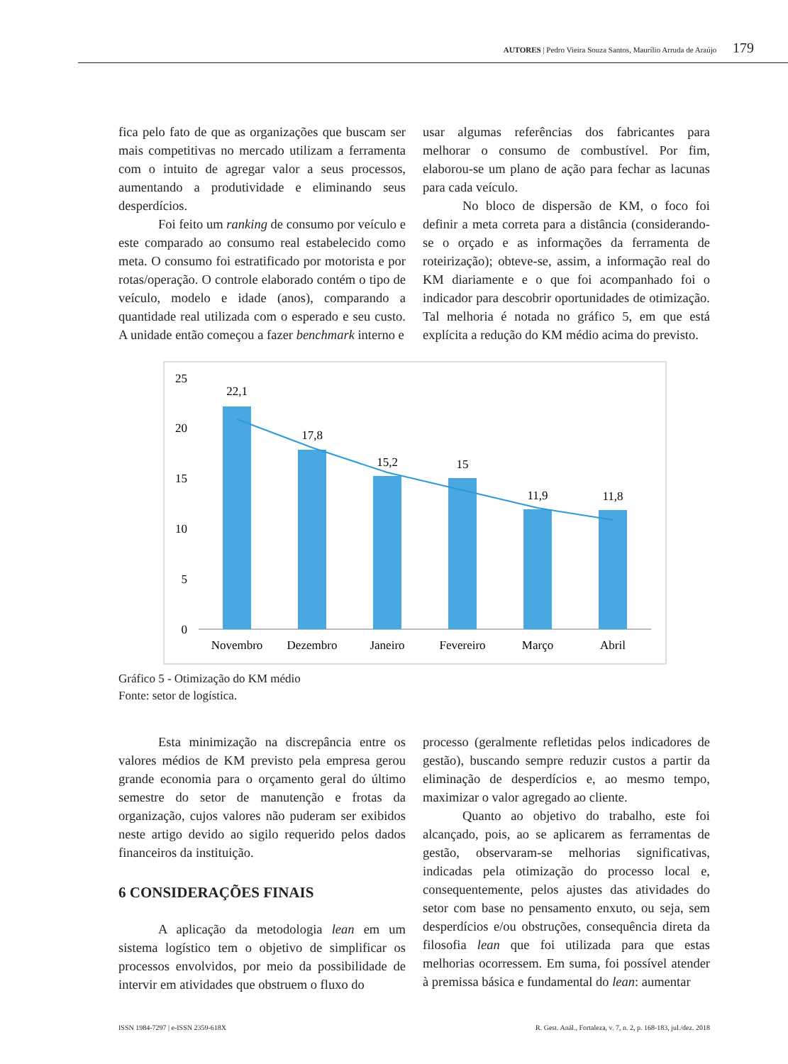AUTORES | Pedro Vieira Souza Santos, Maurílio Arruda de Araújo 179
fica pelo fato de que as organizações que buscam ser mais competitivas no mercado utilizam a ferramenta com o intuito de agregar valor a seus processos, aumentando a produtividade e eliminando seus desperdícios.
Foi feito um ranking de consumo por veículo e este comparado ao consumo real estabelecido como meta. O consumo foi estratificado por motorista e por rotas/operação. O controle elaborado contém o tipo de veículo, modelo e idade (anos), comparando a quantidade real utilizada com o esperado e seu custo. A unidade então começou a fazer benchmark interno e
usar algumas referências dos fabricantes para melhorar o consumo de combustível. Por fim, elaborou-se um plano de ação para fechar as lacunas para cada veículo.
No bloco de dispersão de KM, o foco foi definir a meta correta para a distância (considerando-se o orçado e as informações da ferramenta de roteirização); obteve-se, assim, a informação real do KM diariamente e o que foi acompanhado foi o indicador para descobrir oportunidades de otimização. Tal melhoria é notada no gráfico 5, em que está explícita a redução do KM médio acima do previsto.
25
20
15
10
5
0
22,1
17,8
15,2
15
11,9
11,8
Novembro
Dezembro
Janeiro
Fevereiro
Março
Abril
Gráfico 5 - Otimização do KM médio
Fonte: setor de logística.
Esta minimização na discrepância entre os valores médios de KM previsto pela empresa gerou grande economia para o orçamento geral do último semestre do setor de manutenção e frotas da organização, cujos valores não puderam ser exibidos neste artigo devido ao sigilo requerido pelos dados financeiros da instituição.
6 CONSIDERAÇÕES FINAIS
A aplicação da metodologia lean em um sistema logístico tem o objetivo de simplificar os processos envolvidos, por meio da possibilidade de intervir em atividades que obstruem o fluxo do
processo (geralmente refletidas pelos indicadores de gestão), buscando sempre reduzir custos a partir da eliminação de desperdícios e, ao mesmo tempo, maximizar o valor agregado ao cliente.
Quanto ao objetivo do trabalho, este foi alcançado, pois, ao se aplicarem as ferramentas de gestão, observaram-se melhorias significativas, indicadas pela otimização do processo local e, consequentemente, pelos ajustes das atividades do setor com base no pensamento enxuto, ou seja, sem desperdícios e/ou obstruções, consequência direta da filosofia lean que foi utilizada para que estas melhorias ocorressem. Em suma, foi possível atender à premissa básica e fundamental do lean: aumentar
ISSN 1984-7297 | e-ISSN 2359-618X R. Gest. Anál., Fortaleza, v. 7, n. 2, p. 168-183, jul./dez. 2018